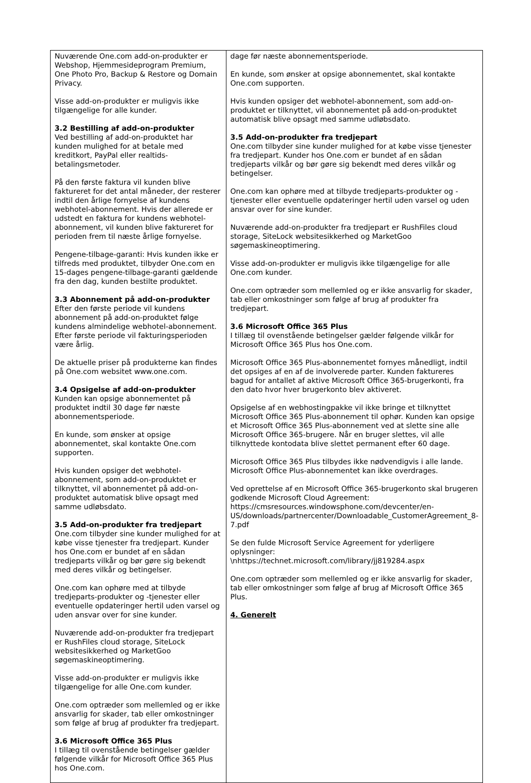| Nuværende One.com add-on-produkter er Webshop, Hjemmesideprogram Premium, One Photo Pro, Backup & Restore og Domain Privacy. Visse add-on-produkter er muligvis ikke tilgængelige for alle kunder. 3.2 Bestilling af add-on-produkter Ved bestilling af add-on-produktet har kunden mulighed for at betale med kreditkort, PayPal eller realtids-betalingsmetoder. På den første faktura vil kunden blive faktureret for det antal måneder, der resterer indtil den årlige fornyelse af kundens webhotel-abonnement. Hvis der allerede er udstedt en faktura for kundens webhotel-abonnement, vil kunden blive faktureret for perioden frem til næste årlige fornyelse. Pengene-tilbage-garanti: Hvis kunden ikke er tilfreds med produktet, tilbyder One.com en 15-dages pengene-tilbage-garanti gældende fra den dag, kunden bestilte produktet. 3.3 Abonnement på add-on-produkter Efter den første periode vil kundens abonnement på add-on-produktet følge kundens almindelige webhotel-abonnement. Efter første periode vil fakturingsperioden være årlig. De aktuelle priser på produkterne kan findes på One.com websitet www.one.com. 3.4 Opsigelse af add-on-produkter Kunden kan opsige abonnementet på produktet indtil 30 dage før næste abonnementsperiode. En kunde, som ønsker at opsige abonnementet, skal kontakte One.com supporten. Hvis kunden opsiger det webhotel-abonnement, som add-on-produktet er tilknyttet, vil abonnementet på add-on-produktet automatisk blive opsagt med samme udløbsdato. 3.5 Add-on-produkter fra tredjepart One.com tilbyder sine kunder mulighed for at købe visse tjenester fra tredjepart. Kunder hos One.com er bundet af en sådan tredjeparts vilkår og bør gøre sig bekendt med deres vilkår og betingelser. One.com kan ophøre med at tilbyde tredjeparts-produkter og -tjenester eller eventuelle opdateringer hertil uden varsel og uden ansvar over for sine kunder. Nuværende add-on-produkter fra tredjepart er RushFiles cloud storage, SiteLock websitesikkerhed og MarketGoo søgemaskineoptimering. Visse add-on-produkter er muligvis ikke tilgængelige for alle One.com kunder. One.com optræder som mellemled og er ikke ansvarlig for skader, tab eller omkostninger som følge af brug af produkter fra tredjepart. 3.6 Microsoft Office 365 Plus I tillæg til ovenstående betingelser gælder følgende vilkår for Microsoft Office 365 Plus hos One.com. | dage før næste abonnementsperiode. En kunde, som ønsker at opsige abonnementet, skal kontakte One.com supporten. Hvis kunden opsiger det webhotel-abonnement, som add-on-produktet er tilknyttet, vil abonnementet på add-on-produktet automatisk blive opsagt med samme udløbsdato. 3.5 Add-on-produkter fra tredjepart One.com tilbyder sine kunder mulighed for at købe visse tjenester fra tredjepart. Kunder hos One.com er bundet af en sådan tredjeparts vilkår og bør gøre sig bekendt med deres vilkår og betingelser. One.com kan ophøre med at tilbyde tredjeparts-produkter og -tjenester eller eventuelle opdateringer hertil uden varsel og uden ansvar over for sine kunder. Nuværende add-on-produkter fra tredjepart er RushFiles cloud storage, SiteLock websitesikkerhed og MarketGoo søgemaskineoptimering. Visse add-on-produkter er muligvis ikke tilgængelige for alle One.com kunder. One.com optræder som mellemled og er ikke ansvarlig for skader, tab eller omkostninger som følge af brug af produkter fra tredjepart. 3.6 Microsoft Office 365 Plus I tillæg til ovenstående betingelser gælder følgende vilkår for Microsoft Office 365 Plus hos One.com. Microsoft Office 365 Plus-abonnementet fornyes månedligt, indtil det opsiges af en af de involverede parter. Kunden faktureres bagud for antallet af aktive Microsoft Office 365-brugerkonti, fra den dato hvor hver brugerkonto blev aktiveret. Opsigelse af en webhostingpakke vil ikke bringe et tilknyttet Microsoft Office 365 Plus-abonnement til ophør. Kunden kan opsige et Microsoft Office 365 Plus-abonnement ved at slette sine alle Microsoft Office 365-brugere. Når en bruger slettes, vil alle tilknyttede kontodata blive slettet permanent efter 60 dage. Microsoft Office 365 Plus tilbydes ikke nødvendigvis i alle lande. Microsoft Office Plus-abonnementet kan ikke overdrages. Ved oprettelse af en Microsoft Office 365-brugerkonto skal brugeren godkende Microsoft Cloud Agreement: https://cmsresources.windowsphone.com/devcenter/en-US/downloads/partnercenter/Downloadable_CustomerAgreement_8-7.pdf Se den fulde Microsoft Service Agreement for yderligere oplysninger: \nhttps://technet.microsoft.com/library/jj819284.aspx One.com optræder som mellemled og er ikke ansvarlig for skader, tab eller omkostninger som følge af brug af Microsoft Office 365 Plus. 4. Generelt |